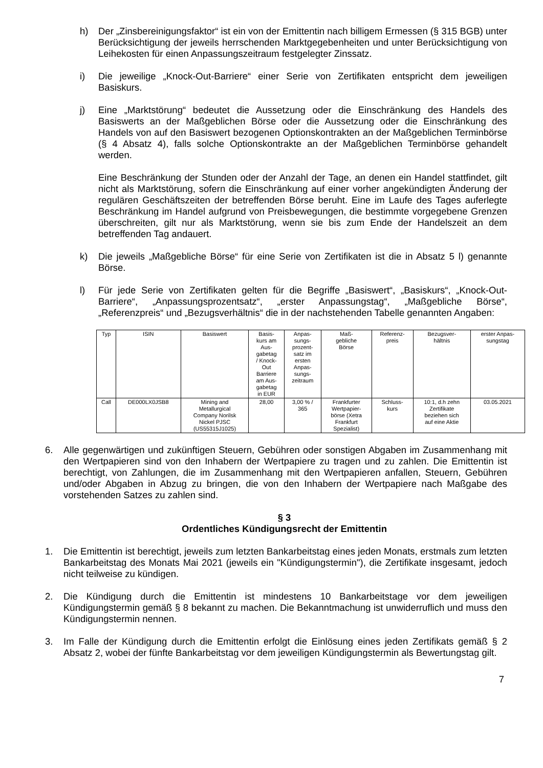h) Der „Zinsbereinigungsfaktor“ ist ein von der Emittentin nach billigem Ermessen (§ 315 BGB) unter Berücksichtigung der jeweils herrschenden Marktgegebenheiten und unter Berücksichtigung von Leihekosten für einen Anpassungszeitraum festgelegter Zinssatz.
i) Die jeweilige „Knock-Out-Barriere“ einer Serie von Zertifikaten entspricht dem jeweiligen Basiskurs.
j) Eine „Marktstörung“ bedeutet die Aussetzung oder die Einschränkung des Handels des Basiswerts an der Maßgeblichen Börse oder die Aussetzung oder die Einschränkung des Handels von auf den Basiswert bezogenen Optionskontrakten an der Maßgeblichen Terminbörse (§ 4 Absatz 4), falls solche Optionskontrakte an der Maßgeblichen Terminbörse gehandelt werden.
Eine Beschränkung der Stunden oder der Anzahl der Tage, an denen ein Handel stattfindet, gilt nicht als Marktstörung, sofern die Einschränkung auf einer vorher angekündigten Änderung der regulären Geschäftszeiten der betreffenden Börse beruht. Eine im Laufe des Tages auferlegte Beschränkung im Handel aufgrund von Preisbewegungen, die bestimmte vorgegebene Grenzen überschreiten, gilt nur als Marktstörung, wenn sie bis zum Ende der Handelszeit an dem betreffenden Tag andauert.
k) Die jeweils „Maßgebliche Börse“ für eine Serie von Zertifikaten ist die in Absatz 5 l) genannte Börse.
l) Für jede Serie von Zertifikaten gelten für die Begriffe „Basiswert“, „Basiskurs“, „Knock-Out-Barriere“, „Anpassungsprozentsatz“, „erster Anpassungstag“, „Maßgebliche Börse“, „Referenzpreis“ und „Bezugsverhältnis“ die in der nachstehenden Tabelle genannten Angaben:
| Typ | ISIN | Basiswert | Basis- kurs am Aus- gabetag / Knock- Out Barriere am Aus- gabetag in EUR | Anpas- sungs- prozent- satz im ersten Anpas- sungs- zeitraum | Maß- gebliche Börse | Referenz- preis | Bezugsver- hältnis | erster Anpas- sungstag |
| Call | DE000LX0JSB8 | Mining and Metallurgical Company Norilsk Nickel PJSC (US55315J1025) | 28,00 | 3,00 % / 365 | Frankfurter Wertpapier- börse (Xetra Frankfurt Spezialist) | Schluss- kurs | 10:1, d.h zehn Zertifikate beziehen sich auf eine Aktie | 03.05.2021 |
6. Alle gegenwärtigen und zukünftigen Steuern, Gebühren oder sonstigen Abgaben im Zusammenhang mit den Wertpapieren sind von den Inhabern der Wertpapiere zu tragen und zu zahlen. Die Emittentin ist berechtigt, von Zahlungen, die im Zusammenhang mit den Wertpapieren anfallen, Steuern, Gebühren und/oder Abgaben in Abzug zu bringen, die von den Inhabern der Wertpapiere nach Maßgabe des vorstehenden Satzes zu zahlen sind.
§ 3
Ordentliches Kündigungsrecht der Emittentin
1. Die Emittentin ist berechtigt, jeweils zum letzten Bankarbeitstag eines jeden Monats, erstmals zum letzten Bankarbeitstag des Monats Mai 2021 (jeweils ein "Kündigungstermin"), die Zertifikate insgesamt, jedoch nicht teilweise zu kündigen.
2. Die Kündigung durch die Emittentin ist mindestens 10 Bankarbeitstage vor dem jeweiligen Kündigungstermin gemäß § 8 bekannt zu machen. Die Bekanntmachung ist unwiderruflich und muss den Kündigungstermin nennen.
3. Im Falle der Kündigung durch die Emittentin erfolgt die Einlösung eines jeden Zertifikats gemäß § 2 Absatz 2, wobei der fünfte Bankarbeitstag vor dem jeweiligen Kündigungstermin als Bewertungstag gilt.
7